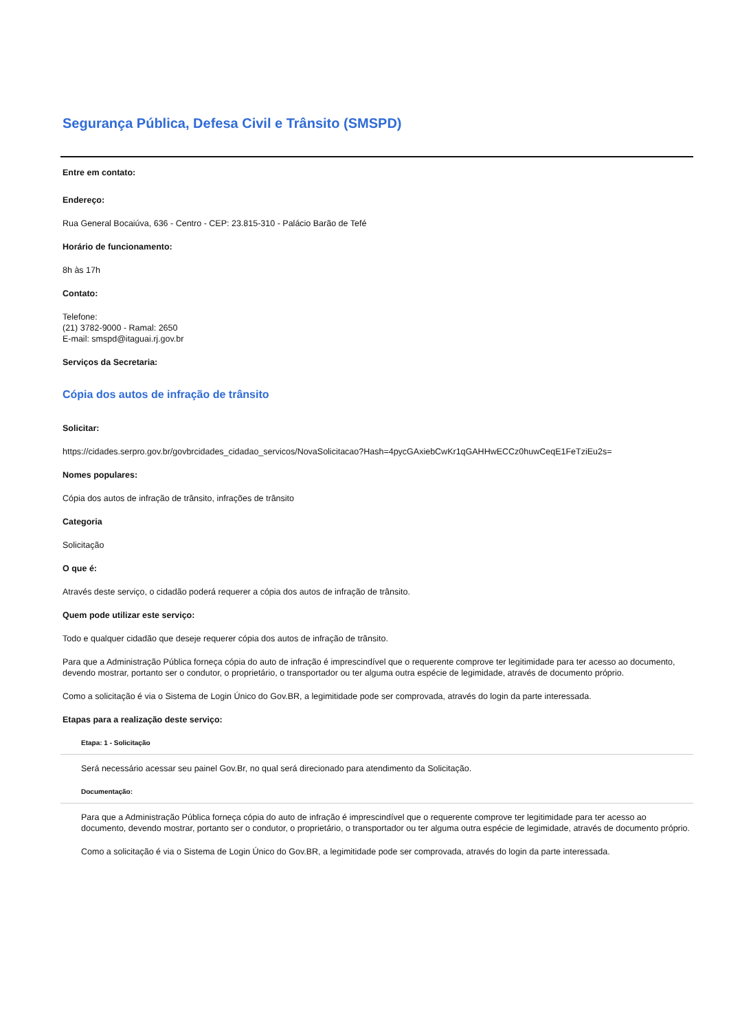Segurança Pública, Defesa Civil e Trânsito (SMSPD)
Entre em contato:
Endereço:
Rua General Bocaiúva, 636 - Centro - CEP: 23.815-310 - Palácio Barão de Tefé
Horário de funcionamento:
8h às 17h
Contato:
Telefone:
(21) 3782-9000 - Ramal: 2650
E-mail: smspd@itaguai.rj.gov.br
Serviços da Secretaria:
Cópia dos autos de infração de trânsito
Solicitar:
https://cidades.serpro.gov.br/govbrcidades_cidadao_servicos/NovaSolicitacao?Hash=4pycGAxiebCwKr1qGAHHwECCz0huwCeqE1FeTziEu2s=
Nomes populares:
Cópia dos autos de infração de trânsito, infrações de trânsito
Categoria
Solicitação
O que é:
Através deste serviço, o cidadão poderá requerer a cópia dos autos de infração de trânsito.
Quem pode utilizar este serviço:
Todo e qualquer cidadão que deseje requerer cópia dos autos de infração de trânsito.
Para que a Administração Pública forneça cópia do auto de infração é imprescindível que o requerente comprove ter legitimidade para ter acesso ao documento, devendo mostrar, portanto ser o condutor, o proprietário, o transportador ou ter alguma outra espécie de legimidade, através de documento próprio.
Como a solicitação é via o Sistema de Login Único do Gov.BR, a legimitidade pode ser comprovada, através do login da parte interessada.
Etapas para a realização deste serviço:
Etapa: 1 - Solicitação
Será necessário acessar seu painel Gov.Br, no qual será direcionado para atendimento da Solicitação.
Documentação:
Para que a Administração Pública forneça cópia do auto de infração é imprescindível que o requerente comprove ter legitimidade para ter acesso ao documento, devendo mostrar, portanto ser o condutor, o proprietário, o transportador ou ter alguma outra espécie de legimidade, através de documento próprio.
Como a solicitação é via o Sistema de Login Único do Gov.BR, a legimitidade pode ser comprovada, através do login da parte interessada.